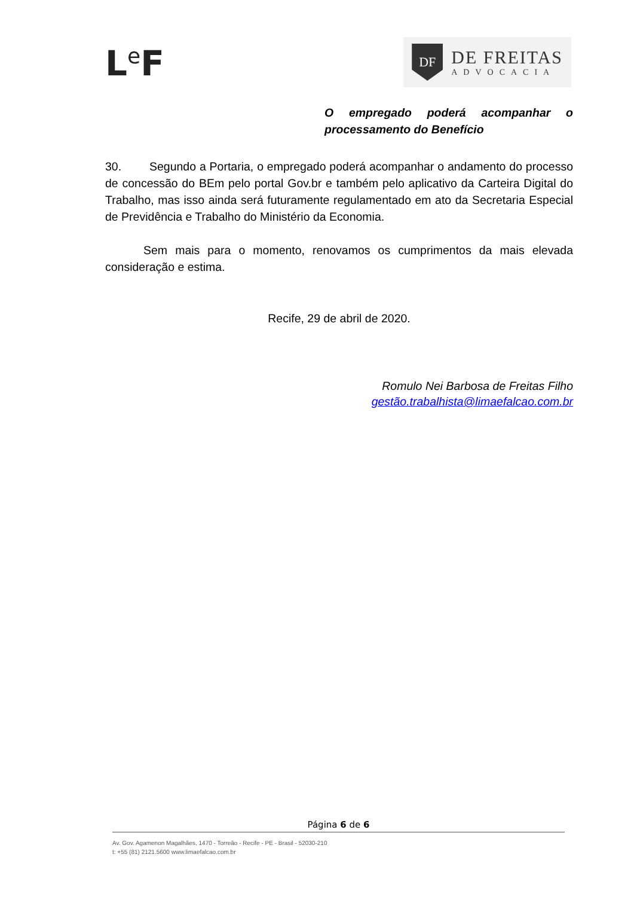L<sup>e</sup>F
DF
DE FREITAS
ADVOCACIA
O empregado poderá acompanhar o processamento do Benefício
30. Segundo a Portaria, o empregado poderá acompanhar o andamento do processo de concessão do BEm pelo portal Gov.br e também pelo aplicativo da Carteira Digital do Trabalho, mas isso ainda será futuramente regulamentado em ato da Secretaria Especial de Previdência e Trabalho do Ministério da Economia.
Sem mais para o momento, renovamos os cumprimentos da mais elevada consideração e estima.
Recife, 29 de abril de 2020.
Romulo Nei Barbosa de Freitas Filho
gestão.trabalhista@limaefalcao.com.br
Página 6 de 6
Av. Gov. Agamenon Magalhães, 1470 - Torreão - Recife - PE - Brasil - 52030-210
t: +55 (81) 2121.5600 www.limaefalcao.com.br